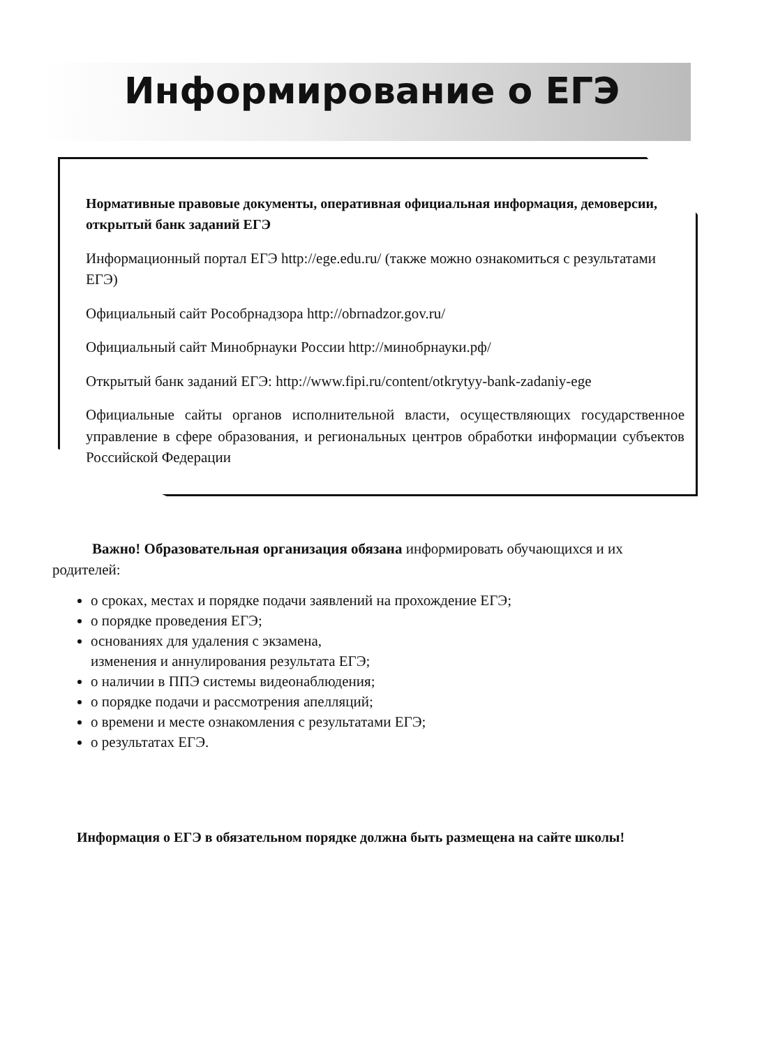Информирование о ЕГЭ
Нормативные правовые документы, оперативная официальная информация, демоверсии, открытый банк заданий ЕГЭ
Информационный портал ЕГЭ http://ege.edu.ru/ (также можно ознакомиться с результатами ЕГЭ)
Официальный сайт Рособрнадзора http://obrnadzor.gov.ru/
Официальный сайт Минобрнауки России http://минобрнауки.рф/
Открытый банк заданий ЕГЭ: http://www.fipi.ru/content/otkrytyy-bank-zadaniy-ege
Официальные сайты органов исполнительной власти, осуществляющих государственное управление в сфере образования, и региональных центров обработки информации субъектов Российской Федерации
Важно! Образовательная организация обязана информировать обучающихся и их родителей:
о сроках, местах и порядке подачи заявлений на прохождение ЕГЭ;
о порядке проведения ЕГЭ;
основаниях для удаления с экзамена,
изменения и аннулирования результата ЕГЭ;
о наличии в ППЭ системы видеонаблюдения;
о порядке подачи и рассмотрения апелляций;
о времени и месте ознакомления с результатами ЕГЭ;
о результатах ЕГЭ.
Информация о ЕГЭ в обязательном порядке должна быть размещена на сайте школы!